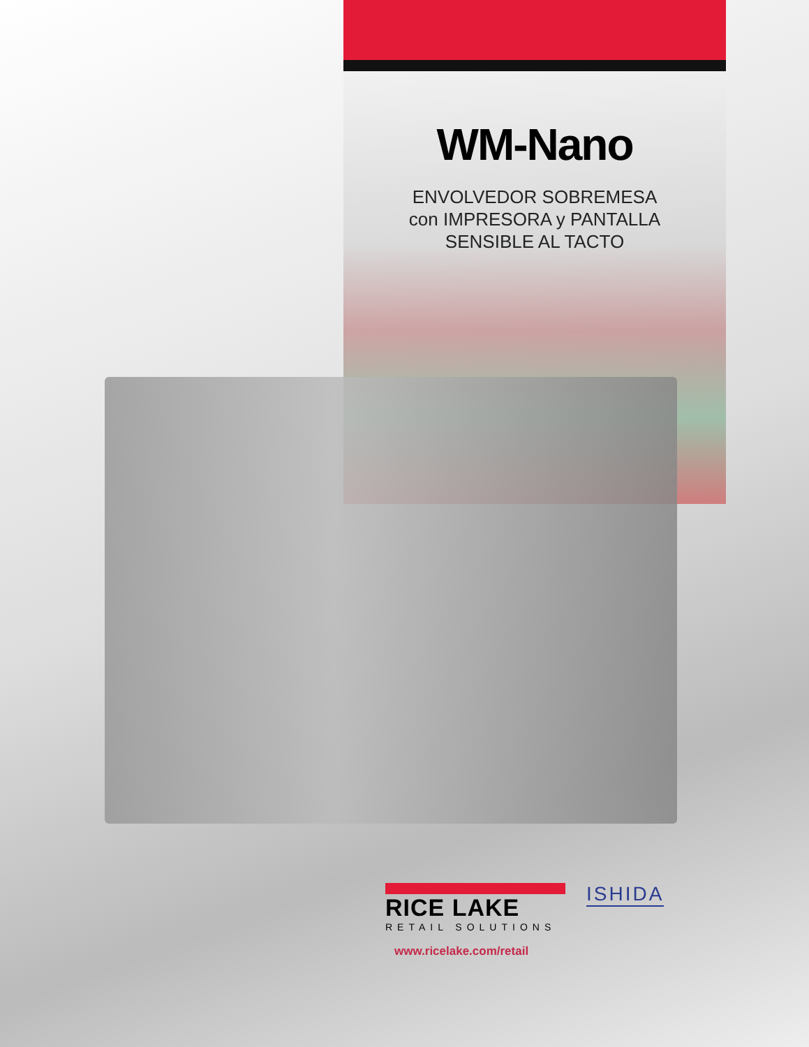WM-Nano
ENVOLVEDOR SOBREMESA
con IMPRESORA y PANTALLA
SENSIBLE AL TACTO
RICE LAKE
RETAIL SOLUTIONS
ISHIDA
www.ricelake.com/retail